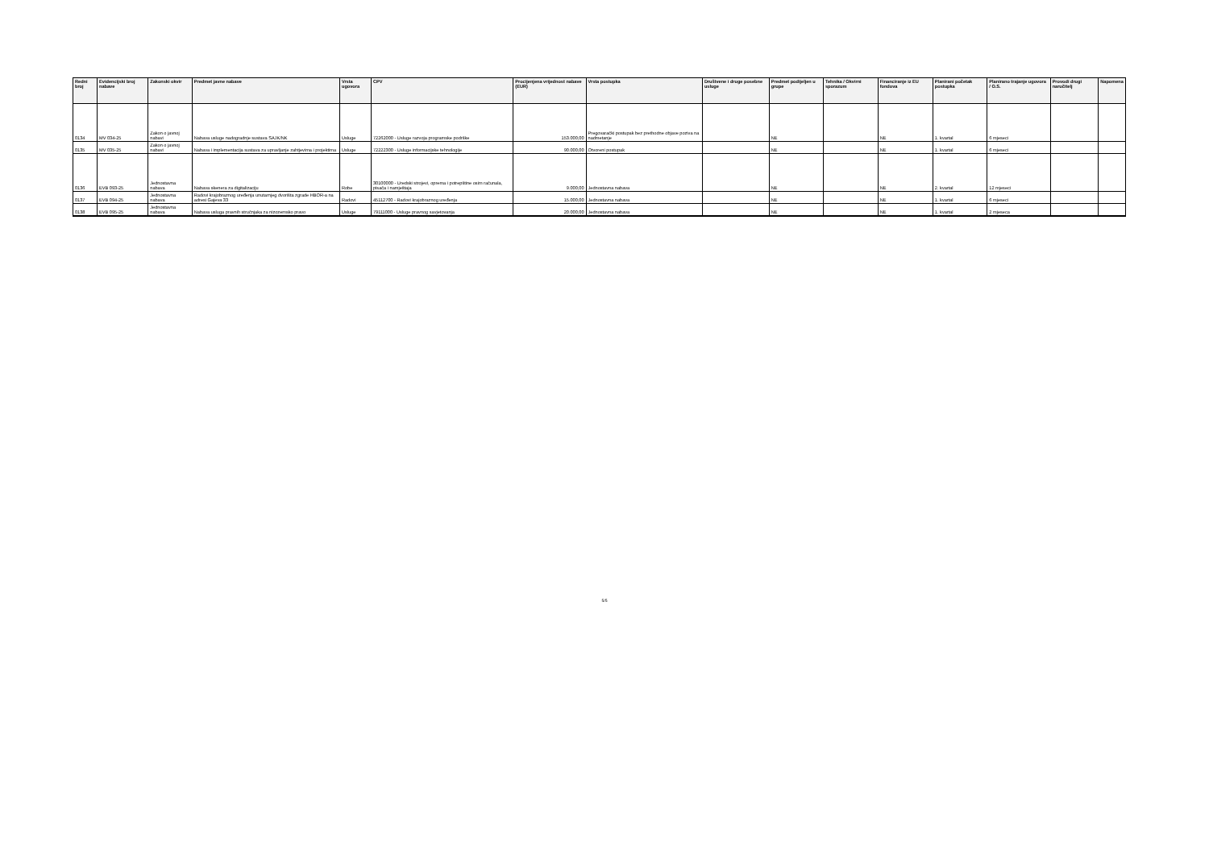| Redni broj | Evidencijski broj nabave | Zakonski okvir | Predmet javne nabave | Vrsta ugovora | CPV | Procijenjena vrijednost nabave (EUR) | Vrsta postupka | Društvene i druge posebne usluge | Predmet podijeljen u grupe | Tehnika / Okvirni sporazum | Financiranje iz EU fondova | Planirani početak postupka | Planirano trajanje ugovora / O.S. | Provodi drugi naručitelj | Napomena |
| --- | --- | --- | --- | --- | --- | --- | --- | --- | --- | --- | --- | --- | --- | --- | --- |
| 0134 | MV 034-25 | Zakon o javnoj nabavi | Nabava usluge nadogradnje sustava SAJK/NK | Usluge | 72262000 - Usluge razvoja programske podrške | 153.000,00 | Pregovarački postupak bez prethodne objave poziva na nadmetanje | | NE | | NE | 1. kvartal | 6 mjeseci | | |
| 0135 | MV 035-25 | Zakon o javnoj nabavi | Nabava i implementacija sustava za upravljanje zahtjevima i projektima | Usluge | 72222300 - Usluge informacijske tehnologije | 90.000,00 | Otvoreni postupak | | NE | | NE | 1. kvartal | 6 mjeseci | | |
| 0136 | EVB 093-25 | Jednostavna nabava | Nabava skenera za digitalizaciju | Robe | 30100000 - Uredski strojevi, oprema i potrepštine osim računala, pisača i namještaja | 9.000,00 | Jednostavna nabava | | NE | | NE | 2. kvartal | 12 mjeseci | | |
| 0137 | EVB 094-25 | Jednostavna nabava | Radovi krajobraznog uređenja unutarnjeg dvorišta zgrade HBOR-a na adresi Gajeva 33 | Radovi | 45112700 - Radovi krajobraznog uređenja | 15.000,00 | Jednostavna nabava | | NE | | NE | 1. kvartal | 6 mjeseci | | |
| 0138 | EVB 095-25 | Jednostavna nabava | Nabava usluga pravnih stručnjaka za nizozemsko pravo | Usluge | 79111000 - Usluge pravnog savjetovanja | 20.000,00 | Jednostavna nabava | | NE | | NE | 1. kvartal | 2 mjeseca | | |
5/5